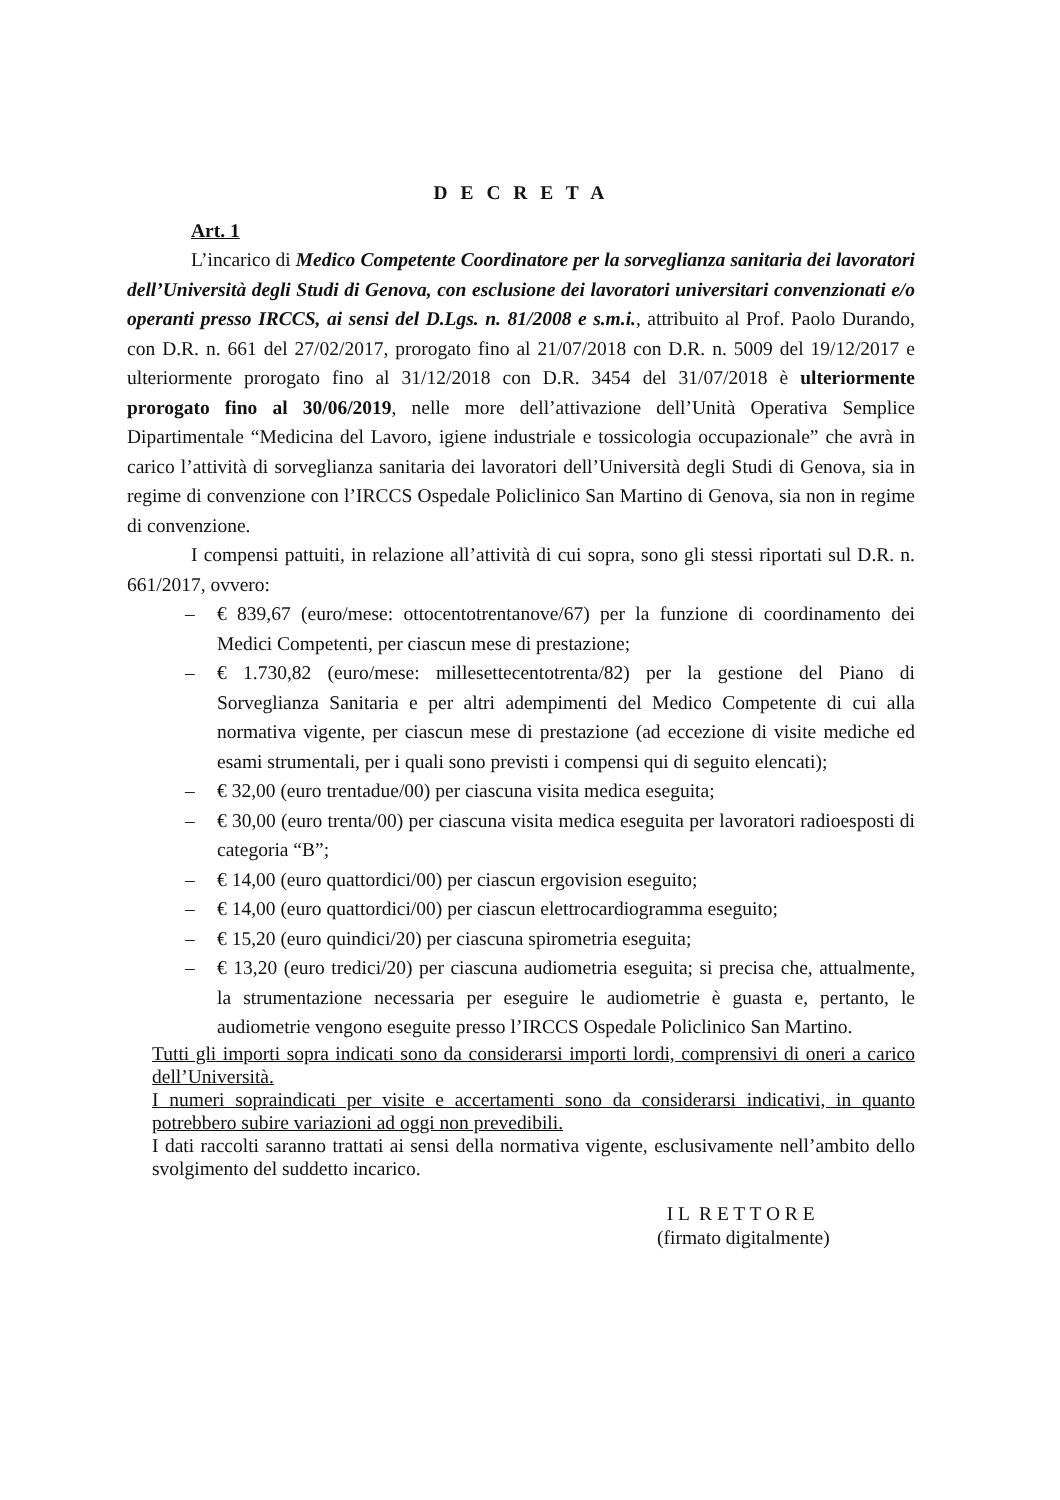D E C R E T A
Art. 1
L’incarico di Medico Competente Coordinatore per la sorveglianza sanitaria dei lavoratori dell’Università degli Studi di Genova, con esclusione dei lavoratori universitari convenzionati e/o operanti presso IRCCS, ai sensi del D.Lgs. n. 81/2008 e s.m.i., attribuito al Prof. Paolo Durando, con D.R. n. 661 del 27/02/2017, prorogato fino al 21/07/2018 con D.R. n. 5009 del 19/12/2017 e ulteriormente prorogato fino al 31/12/2018 con D.R. 3454 del 31/07/2018 è ulteriormente prorogato fino al 30/06/2019, nelle more dell’attivazione dell’Unità Operativa Semplice Dipartimentale “Medicina del Lavoro, igiene industriale e tossicologia occupazionale” che avrà in carico l’attività di sorveglianza sanitaria dei lavoratori dell’Università degli Studi di Genova, sia in regime di convenzione con l’IRCCS Ospedale Policlinico San Martino di Genova, sia non in regime di convenzione.
I compensi pattuiti, in relazione all’attività di cui sopra, sono gli stessi riportati sul D.R. n. 661/2017, ovvero:
– € 839,67 (euro/mese: ottocentotrentanove/67) per la funzione di coordinamento dei Medici Competenti, per ciascun mese di prestazione;
– € 1.730,82 (euro/mese: millesettecentotrenta/82) per la gestione del Piano di Sorveglianza Sanitaria e per altri adempimenti del Medico Competente di cui alla normativa vigente, per ciascun mese di prestazione (ad eccezione di visite mediche ed esami strumentali, per i quali sono previsti i compensi qui di seguito elencati);
– € 32,00 (euro trentadue/00) per ciascuna visita medica eseguita;
– € 30,00 (euro trenta/00) per ciascuna visita medica eseguita per lavoratori radioesposti di categoria “B”;
– € 14,00 (euro quattordici/00) per ciascun ergovision eseguito;
– € 14,00 (euro quattordici/00) per ciascun elettrocardiogramma eseguito;
– € 15,20 (euro quindici/20) per ciascuna spirometria eseguita;
– € 13,20 (euro tredici/20) per ciascuna audiometria eseguita; si precisa che, attualmente, la strumentazione necessaria per eseguire le audiometrie è guasta e, pertanto, le audiometrie vengono eseguite presso l’IRCCS Ospedale Policlinico San Martino.
Tutti gli importi sopra indicati sono da considerarsi importi lordi, comprensivi di oneri a carico dell’Università.
I numeri sopraindicati per visite e accertamenti sono da considerarsi indicativi, in quanto potrebbero subire variazioni ad oggi non prevedibili.
I dati raccolti saranno trattati ai sensi della normativa vigente, esclusivamente nell’ambito dello svolgimento del suddetto incarico.
I L R E T T O R E
(firmato digitalmente)